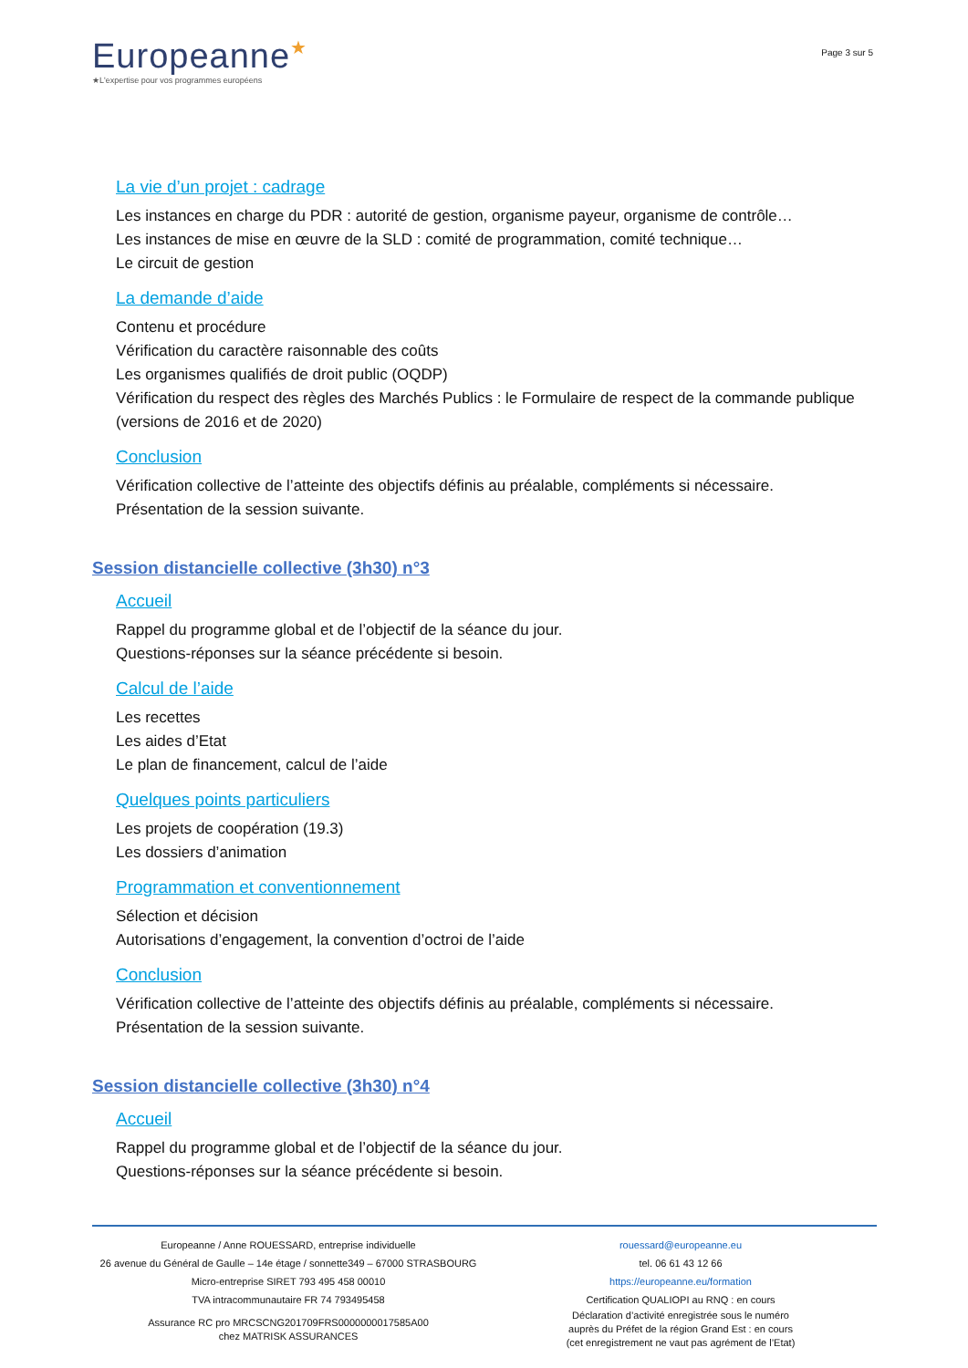Europeanne★
★L'expertise pour vos programmes européens
Page 3 sur 5
La vie d’un projet : cadrage
Les instances en charge du PDR : autorité de gestion, organisme payeur, organisme de contrôle…
Les instances de mise en œuvre de la SLD : comité de programmation, comité technique…
Le circuit de gestion
La demande d’aide
Contenu et procédure
Vérification du caractère raisonnable des coûts
Les organismes qualifiés de droit public (OQDP)
Vérification du respect des règles des Marchés Publics : le Formulaire de respect de la commande publique (versions de 2016 et de 2020)
Conclusion
Vérification collective de l’atteinte des objectifs définis au préalable, compléments si nécessaire.
Présentation de la session suivante.
Session distancielle collective (3h30) n°3
Accueil
Rappel du programme global et de l’objectif de la séance du jour.
Questions-réponses sur la séance précédente si besoin.
Calcul de l’aide
Les recettes
Les aides d’Etat
Le plan de financement, calcul de l’aide
Quelques points particuliers
Les projets de coopération (19.3)
Les dossiers d’animation
Programmation et conventionnement
Sélection et décision
Autorisations d’engagement, la convention d’octroi de l’aide
Conclusion
Vérification collective de l’atteinte des objectifs définis au préalable, compléments si nécessaire.
Présentation de la session suivante.
Session distancielle collective (3h30) n°4
Accueil
Rappel du programme global et de l’objectif de la séance du jour.
Questions-réponses sur la séance précédente si besoin.
Europeanne / Anne ROUESSARD, entreprise individuelle
26 avenue du Général de Gaulle – 14e étage / sonnette349 – 67000 STRASBOURG
Micro-entreprise SIRET 793 495 458 00010
TVA intracommunautaire FR 74 793495458
Assurance RC pro MRCSCNG201709FRS0000000017585A00
chez MATRISK ASSURANCES
rouessard@europeanne.eu
tel. 06 61 43 12 66
https://europeanne.eu/formation
Certification QUALIOPI au RNQ : en cours
Déclaration d’activité enregistrée sous le numéro
auprès du Préfet de la région Grand Est : en cours
(cet enregistrement ne vaut pas agrément de l’Etat)